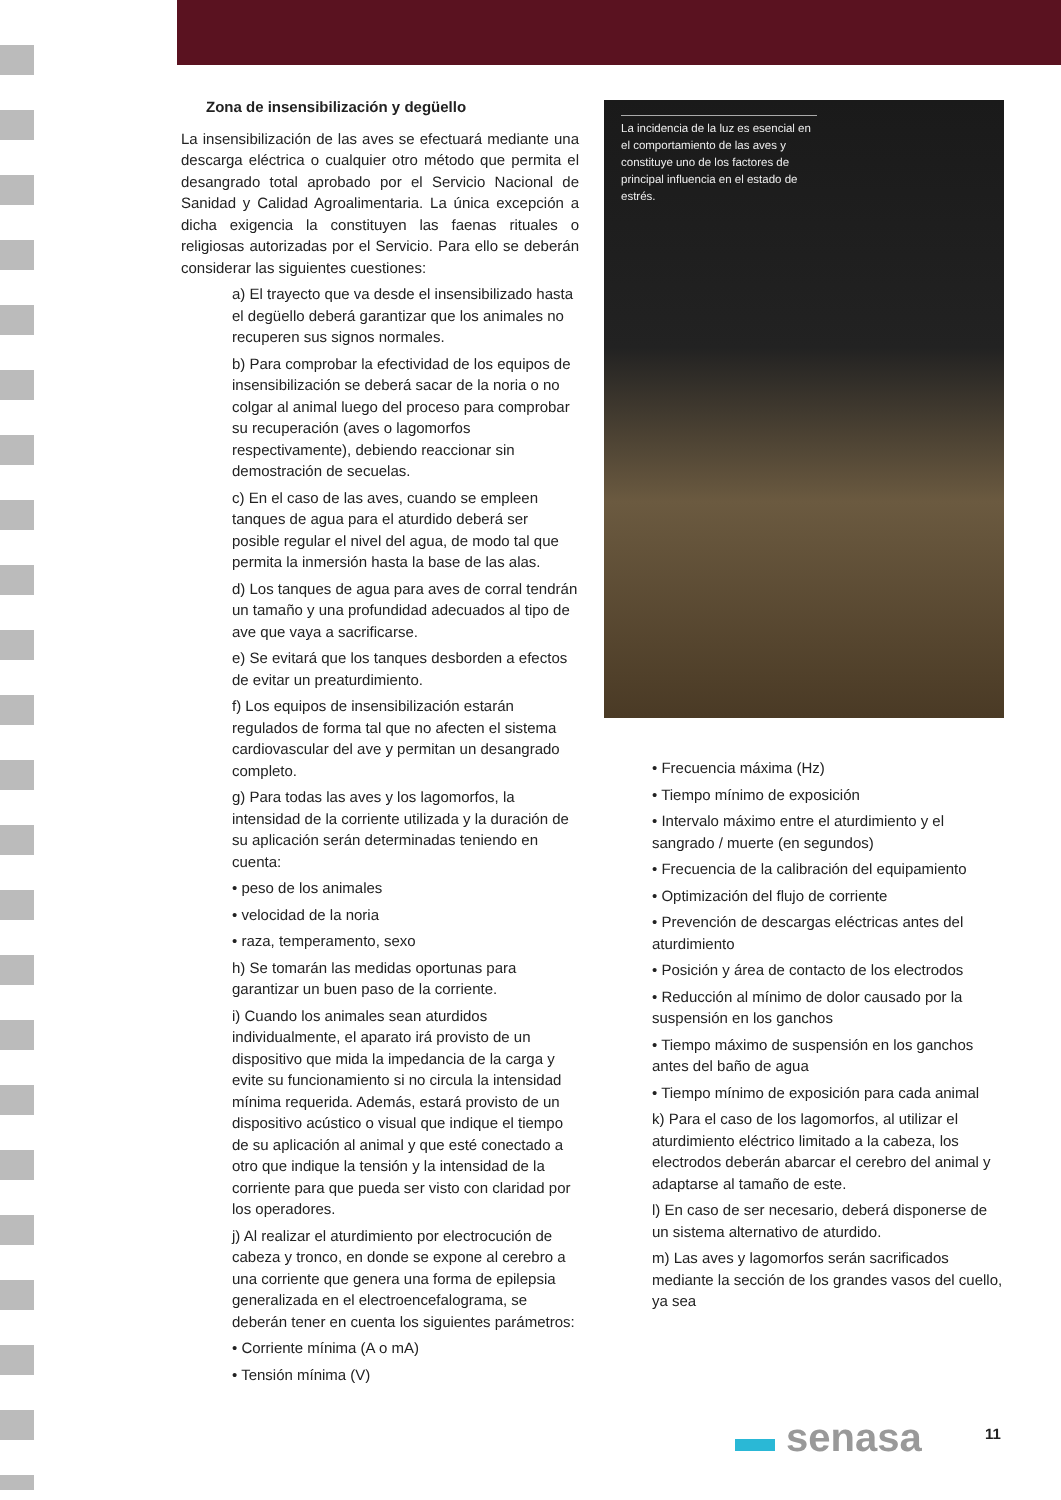Zona de insensibilización y degüello
La insensibilización de las aves se efectuará mediante una descarga eléctrica o cualquier otro método que permita el desangrado total aprobado por el Servicio Nacional de Sanidad y Calidad Agroalimentaria. La única excepción a dicha exigencia la constituyen las faenas rituales o religiosas autorizadas por el Servicio. Para ello se deberán considerar las siguientes cuestiones:
a) El trayecto que va desde el insensibilizado hasta el degüello deberá garantizar que los animales no recuperen sus signos normales.
b) Para comprobar la efectividad de los equipos de insensibilización se deberá sacar de la noria o no colgar al animal luego del proceso para comprobar su recuperación (aves o lagomorfos respectivamente), debiendo reaccionar sin demostración de secuelas.
c) En el caso de las aves, cuando se empleen tanques de agua para el aturdido deberá ser posible regular el nivel del agua, de modo tal que permita la inmersión hasta la base de las alas.
d) Los tanques de agua para aves de corral tendrán un tamaño y una profundidad adecuados al tipo de ave que vaya a sacrificarse.
e) Se evitará que los tanques desborden a efectos de evitar un preaturdimiento.
f) Los equipos de insensibilización estarán regulados de forma tal que no afecten el sistema cardiovascular del ave y permitan un desangrado completo.
g) Para todas las aves y los lagomorfos, la intensidad de la corriente utilizada y la duración de su aplicación serán determinadas teniendo en cuenta:
• peso de los animales
• velocidad de la noria
• raza, temperamento, sexo
h) Se tomarán las medidas oportunas para garantizar un buen paso de la corriente.
i) Cuando los animales sean aturdidos individualmente, el aparato irá provisto de un dispositivo que mida la impedancia de la carga y evite su funcionamiento si no circula la intensidad mínima requerida. Además, estará provisto de un dispositivo acústico o visual que indique el tiempo de su aplicación al animal y que esté conectado a otro que indique la tensión y la intensidad de la corriente para que pueda ser visto con claridad por los operadores.
j) Al realizar el aturdimiento por electrocución de cabeza y tronco, en donde se expone al cerebro a una corriente que genera una forma de epilepsia generalizada en el electroencefalograma, se deberán tener en cuenta los siguientes parámetros:
• Corriente mínima (A o mA)
• Tensión mínima (V)
La incidencia de la luz es esencial en el comportamiento de las aves y constituye uno de los factores de principal influencia en el estado de estrés.
• Frecuencia máxima (Hz)
• Tiempo mínimo de exposición
• Intervalo máximo entre el aturdimiento y el sangrado / muerte (en segundos)
• Frecuencia de la calibración del equipamiento
• Optimización del flujo de corriente
• Prevención de descargas eléctricas antes del aturdimiento
• Posición y área de contacto de los electrodos
• Reducción al mínimo de dolor causado por la suspensión en los ganchos
• Tiempo máximo de suspensión en los ganchos antes del baño de agua
• Tiempo mínimo de exposición para cada animal
k) Para el caso de los lagomorfos, al utilizar el aturdimiento eléctrico limitado a la cabeza, los electrodos deberán abarcar el cerebro del animal y adaptarse al tamaño de este.
l) En caso de ser necesario, deberá disponerse de un sistema alternativo de aturdido.
m) Las aves y lagomorfos serán sacrificados mediante la sección de los grandes vasos del cuello, ya sea
▬ senasa 11